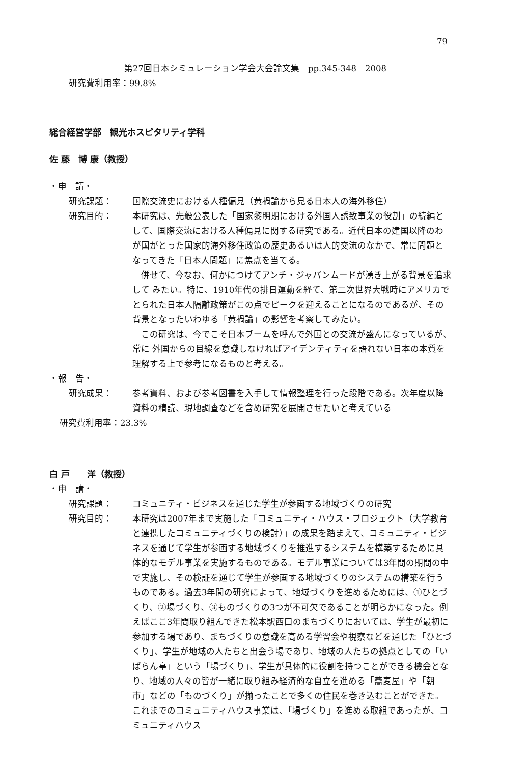79
第27回日本シミュレーション学会大会論文集　pp.345-348　2008
研究費利用率：99.8%
総合経営学部　観光ホスピタリティ学科
佐 藤　博 康（教授）
・申　請・
研究課題： 国際交流史における人種偏見（黄禍論から見る日本人の海外移住）
研究目的：
本研究は、先般公表した「国家黎明期における外国人誘致事業の役割」の続編として、国際交流における人種偏見に関する研究である。近代日本の建国以降のわが国がとった国家的海外移住政策の歴史あるいは人的交流のなかで、常に問題となってきた「日本人問題」に焦点を当てる。
併せて、今なお、何かにつけてアンチ・ジャパンムードが湧き上がる背景を追求して みたい。特に、1910年代の排日運動を経て、第二次世界大戦時にアメリカでとられた日本人隔離政策がこの点でピークを迎えることになるのであるが、その背景となったいわゆる「黄禍論」の影響を考察してみたい。
この研究は、今でこそ日本ブームを呼んで外国との交流が盛んになっているが、常に 外国からの目線を意識しなければアイデンティティを語れない日本の本質を理解する上で参考になるものと考える。
・報　告・
研究成果： 参考資料、および参考図書を入手して情報整理を行った段階である。次年度以降資料の精読、現地調査などを含め研究を展開させたいと考えている
研究費利用率：23.3%
白 戸　　洋（教授）
・申　請・
研究課題： コミュニティ・ビジネスを通じた学生が参画する地域づくりの研究
研究目的： 本研究は2007年まで実施した「コミュニティ・ハウス・プロジェクト（大学教育と連携したコミュニティづくりの検討）」の成果を踏まえて、コミュニティ・ビジネスを通じて学生が参画する地域づくりを推進するシステムを構築するために具体的なモデル事業を実施するものである。モデル事業については3年間の期間の中で実施し、その検証を通じて学生が参画する地域づくりのシステムの構築を行うものである。過去3年間の研究によって、地域づくりを進めるためには、①ひとづくり、②場づくり、③ものづくりの3つが不可欠であることが明らかになった。例えばここ3年間取り組んできた松本駅西口のまちづくりにおいては、学生が最初に参加する場であり、まちづくりの意識を高める学習会や視察などを通じた「ひとづくり」、学生が地域の人たちと出会う場であり、地域の人たちの拠点としての「いばらん亭」という「場づくり」、学生が具体的に役割を持つことができる機会となり、地域の人々の皆が一緒に取り組み経済的な自立を進める「蕎麦屋」や「朝市」などの「ものづくり」が揃ったことで多くの住民を巻き込むことができた。これまでのコミュニティハウス事業は、「場づくり」を進める取組であったが、コミュニティハウス